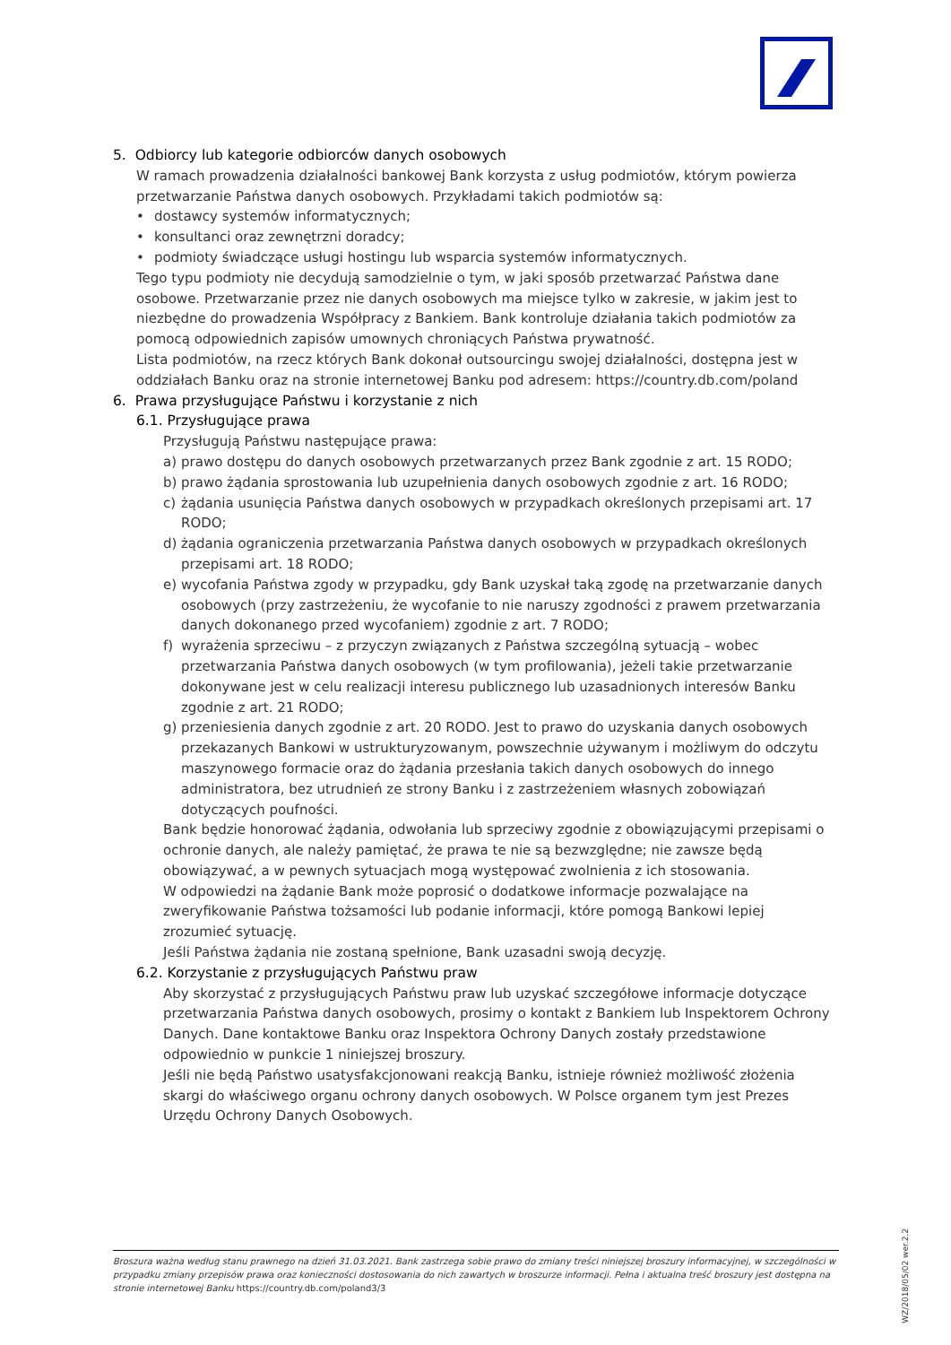5. Odbiorcy lub kategorie odbiorców danych osobowych
W ramach prowadzenia działalności bankowej Bank korzysta z usług podmiotów, którym powierza przetwarzanie Państwa danych osobowych. Przykładami takich podmiotów są:
• dostawcy systemów informatycznych;
• konsultanci oraz zewnętrzni doradcy;
• podmioty świadczące usługi hostingu lub wsparcia systemów informatycznych.
Tego typu podmioty nie decydują samodzielnie o tym, w jaki sposób przetwarzać Państwa dane osobowe. Przetwarzanie przez nie danych osobowych ma miejsce tylko w zakresie, w jakim jest to niezbędne do prowadzenia Współpracy z Bankiem. Bank kontroluje działania takich podmiotów za pomocą odpowiednich zapisów umownych chroniących Państwa prywatność.
Lista podmiotów, na rzecz których Bank dokonał outsourcingu swojej działalności, dostępna jest w oddziałach Banku oraz na stronie internetowej Banku pod adresem: https://country.db.com/poland
6. Prawa przysługujące Państwu i korzystanie z nich
6.1. Przysługujące prawa
Przysługują Państwu następujące prawa:
a) prawo dostępu do danych osobowych przetwarzanych przez Bank zgodnie z art. 15 RODO;
b) prawo żądania sprostowania lub uzupełnienia danych osobowych zgodnie z art. 16 RODO;
c) żądania usunięcia Państwa danych osobowych w przypadkach określonych przepisami art. 17 RODO;
d) żądania ograniczenia przetwarzania Państwa danych osobowych w przypadkach określonych przepisami art. 18 RODO;
e) wycofania Państwa zgody w przypadku, gdy Bank uzyskał taką zgodę na przetwarzanie danych osobowych (przy zastrzeżeniu, że wycofanie to nie naruszy zgodności z prawem przetwarzania danych dokonanego przed wycofaniem) zgodnie z art. 7 RODO;
f) wyrażenia sprzeciwu – z przyczyn związanych z Państwa szczególną sytuacją – wobec przetwarzania Państwa danych osobowych (w tym profilowania), jeżeli takie przetwarzanie dokonywane jest w celu realizacji interesu publicznego lub uzasadnionych interesów Banku zgodnie z art. 21 RODO;
g) przeniesienia danych zgodnie z art. 20 RODO. Jest to prawo do uzyskania danych osobowych przekazanych Bankowi w ustrukturyzowanym, powszechnie używanym i możliwym do odczytu maszynowego formacie oraz do żądania przesłania takich danych osobowych do innego administratora, bez utrudnień ze strony Banku i z zastrzeżeniem własnych zobowiązań dotyczących poufności.
Bank będzie honorować żądania, odwołania lub sprzeciwy zgodnie z obowiązującymi przepisami o ochronie danych, ale należy pamiętać, że prawa te nie są bezwzględne; nie zawsze będą obowiązywać, a w pewnych sytuacjach mogą występować zwolnienia z ich stosowania.
W odpowiedzi na żądanie Bank może poprosić o dodatkowe informacje pozwalające na zweryfikowanie Państwa tożsamości lub podanie informacji, które pomogą Bankowi lepiej zrozumieć sytuację.
Jeśli Państwa żądania nie zostaną spełnione, Bank uzasadni swoją decyzję.
6.2. Korzystanie z przysługujących Państwu praw
Aby skorzystać z przysługujących Państwu praw lub uzyskać szczegółowe informacje dotyczące przetwarzania Państwa danych osobowych, prosimy o kontakt z Bankiem lub Inspektorem Ochrony Danych. Dane kontaktowe Banku oraz Inspektora Ochrony Danych zostały przedstawione odpowiednio w punkcie 1 niniejszej broszury.
Jeśli nie będą Państwo usatysfakcjonowani reakcją Banku, istnieje również możliwość złożenia skargi do właściwego organu ochrony danych osobowych. W Polsce organem tym jest Prezes Urzędu Ochrony Danych Osobowych.
Broszura ważna według stanu prawnego na dzień 31.03.2021. Bank zastrzega sobie prawo do zmiany treści niniejszej broszury informacyjnej, w szczególności w przypadku zmiany przepisów prawa oraz konieczności dostosowania do nich zawartych w broszurze informacji. Pełna i aktualna treść broszury jest dostępna na stronie internetowej Banku https://country.db.com/poland3/3
WZ/2018/05/02 wer.2.2